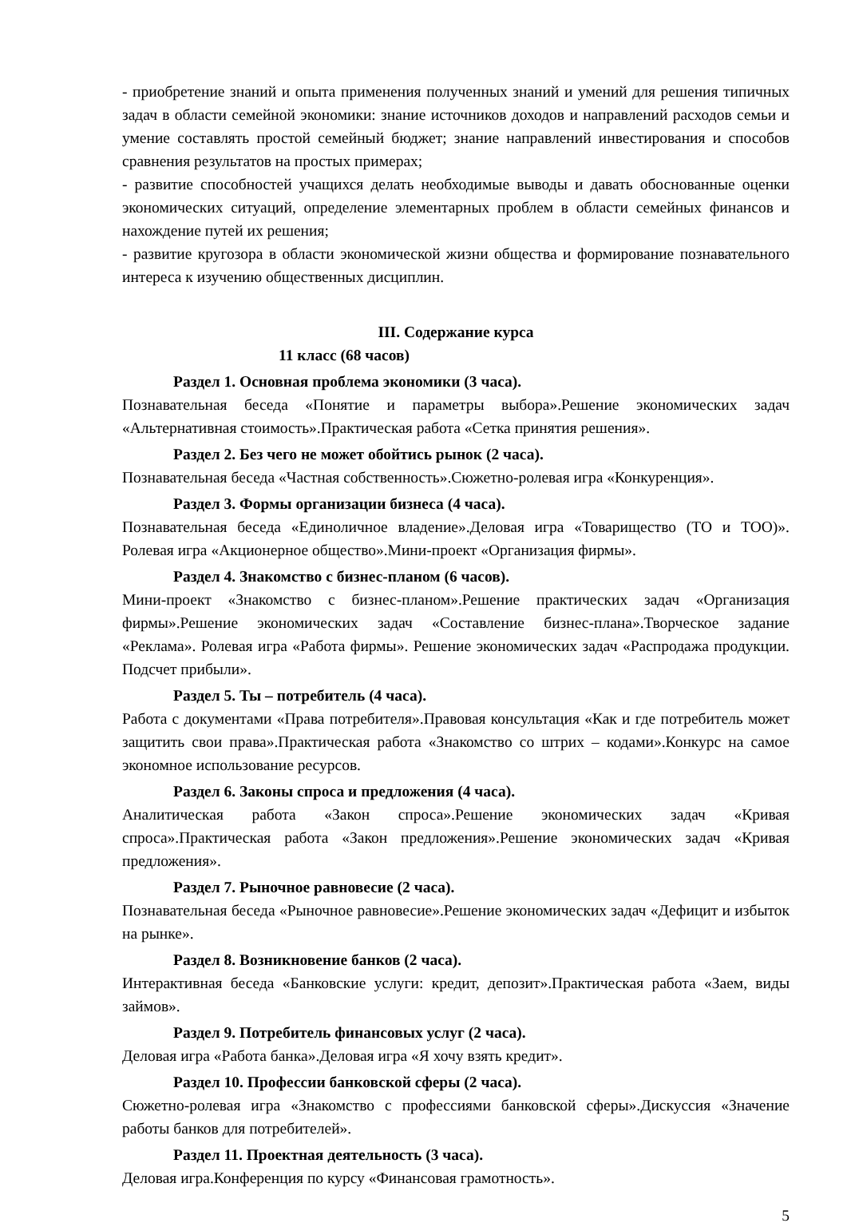- приобретение знаний и опыта применения полученных знаний и умений для решения типичных задач в области семейной экономики: знание источников доходов и направлений расходов семьи и умение составлять простой семейный бюджет; знание направлений инвестирования и способов сравнения результатов на простых примерах;
- развитие способностей учащихся делать необходимые выводы и давать обоснованные оценки экономических ситуаций, определение элементарных проблем в области семейных финансов и нахождение путей их решения;
- развитие кругозора в области экономической жизни общества и формирование познавательного интереса к изучению общественных дисциплин.
III. Содержание курса
11 класс (68 часов)
Раздел 1. Основная проблема экономики (3 часа).
Познавательная беседа «Понятие и параметры выбора».Решение экономических задач «Альтернативная стоимость».Практическая работа «Сетка принятия решения».
Раздел 2. Без чего не может обойтись рынок (2 часа).
Познавательная беседа «Частная собственность».Сюжетно-ролевая игра «Конкуренция».
Раздел 3. Формы организации бизнеса (4 часа).
Познавательная беседа «Единоличное владение».Деловая игра «Товарищество (ТО и ТОО)». Ролевая игра «Акционерное общество».Мини-проект «Организация фирмы».
Раздел 4. Знакомство с бизнес-планом (6 часов).
Мини-проект «Знакомство с бизнес-планом».Решение практических задач «Организация фирмы».Решение экономических задач «Составление бизнес-плана».Творческое задание «Реклама». Ролевая игра «Работа фирмы». Решение экономических задач «Распродажа продукции. Подсчет прибыли».
Раздел 5. Ты – потребитель (4 часа).
Работа с документами «Права потребителя».Правовая консультация «Как и где потребитель может защитить свои права».Практическая работа «Знакомство со штрих – кодами».Конкурс на самое экономное использование ресурсов.
Раздел 6. Законы спроса и предложения (4 часа).
Аналитическая работа «Закон спроса».Решение экономических задач «Кривая спроса».Практическая работа «Закон предложения».Решение экономических задач «Кривая предложения».
Раздел 7. Рыночное равновесие (2 часа).
Познавательная беседа «Рыночное равновесие».Решение экономических задач «Дефицит и избыток на рынке».
Раздел 8. Возникновение банков (2 часа).
Интерактивная беседа «Банковские услуги: кредит, депозит».Практическая работа «Заем, виды займов».
Раздел 9. Потребитель финансовых услуг (2 часа).
Деловая игра «Работа банка».Деловая игра «Я хочу взять кредит».
Раздел 10. Профессии банковской сферы (2 часа).
Сюжетно-ролевая игра «Знакомство с профессиями банковской сферы».Дискуссия «Значение работы банков для потребителей».
Раздел 11. Проектная деятельность (3 часа).
Деловая игра.Конференция по курсу «Финансовая грамотность».
5